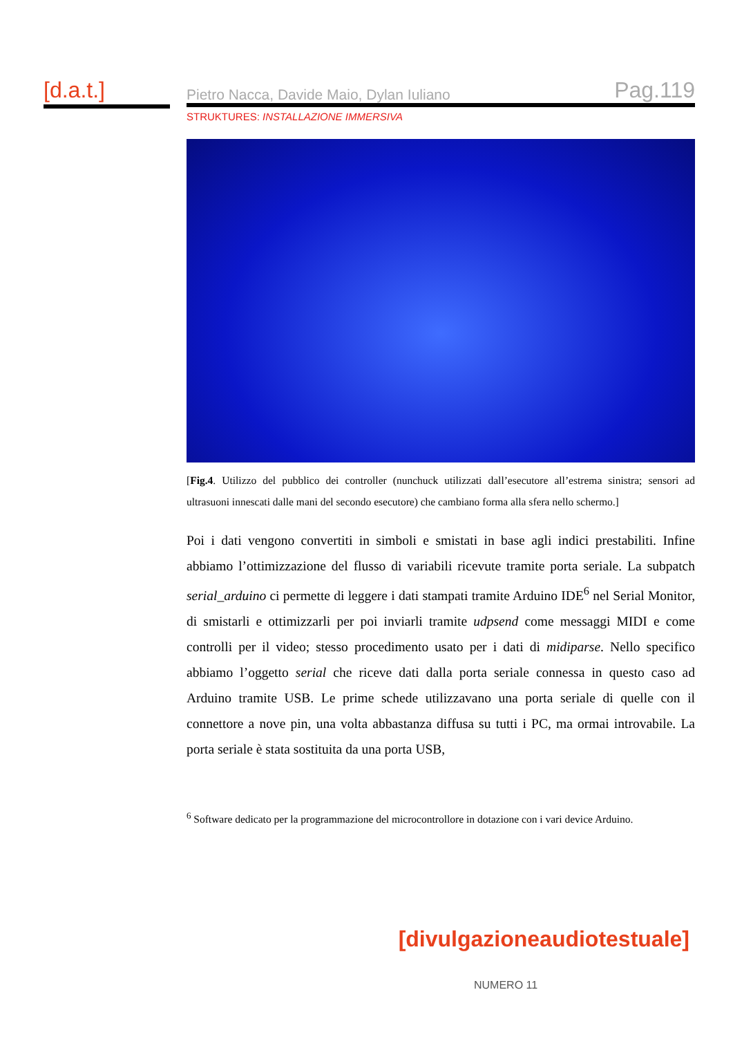[d.a.t.]
Pietro Nacca, Davide Maio, Dylan Iuliano Pag.119
STRUKTURES: INSTALLAZIONE IMMERSIVA
[Fig.4. Utilizzo del pubblico dei controller (nunchuck utilizzati dall’esecutore all’estrema sinistra; sensori ad ultrasuoni innescati dalle mani del secondo esecutore) che cambiano forma alla sfera nello schermo.]
Poi i dati vengono convertiti in simboli e smistati in base agli indici prestabiliti. Infine abbiamo l’ottimizzazione del flusso di variabili ricevute tramite porta seriale. La subpatch serial_arduino ci permette di leggere i dati stampati tramite Arduino IDE<sup>6</sup> nel Serial Monitor, di smistarli e ottimizzarli per poi inviarli tramite udpsend come messaggi MIDI e come controlli per il video; stesso procedimento usato per i dati di midiparse. Nello specifico abbiamo l’oggetto serial che riceve dati dalla porta seriale connessa in questo caso ad Arduino tramite USB. Le prime schede utilizzavano una porta seriale di quelle con il connettore a nove pin, una volta abbastanza diffusa su tutti i PC, ma ormai introvabile. La porta seriale è stata sostituita da una porta USB,
<sup>6</sup> Software dedicato per la programmazione del microcontrollore in dotazione con i vari device Arduino.
[divulgazioneaudiotestuale]
NUMERO 11